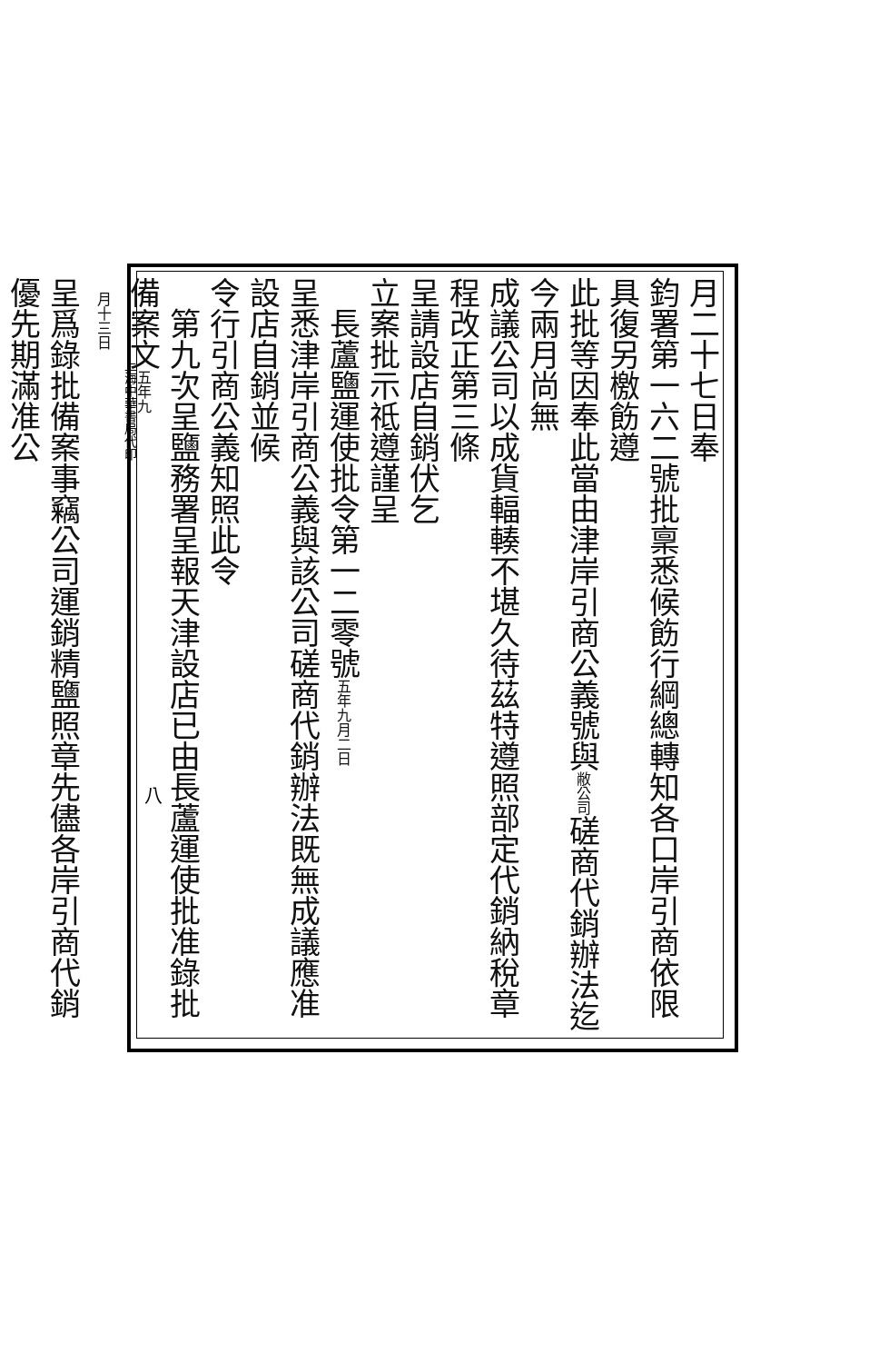月二十七日奉
鈞署第一六二號批稟悉候飭行綱總轉知各口岸引商依限具復另檄飭遵
此批等因奉此當由津岸引商公義號與敝公司磋商代銷辦法迄今兩月尚無
成議公司以成貨輻輳不堪久待茲特遵照部定代銷納稅章程改正第三條
呈請設店自銷伏乞
立案批示祗遵謹呈
　長蘆鹽運使批令第一二零號五年九月二日
呈悉津岸引商公義與該公司磋商代銷辦法既無成議應准設店自銷並候
令行引商公義知照此令
　第九次呈鹽務署呈報天津設店已由長蘆運使批准錄批備案文五年九
　月十三日
呈爲錄批備案事竊公司運銷精鹽照章先儘各岸引商代銷優先期滿准公
八
上海中華書局代印